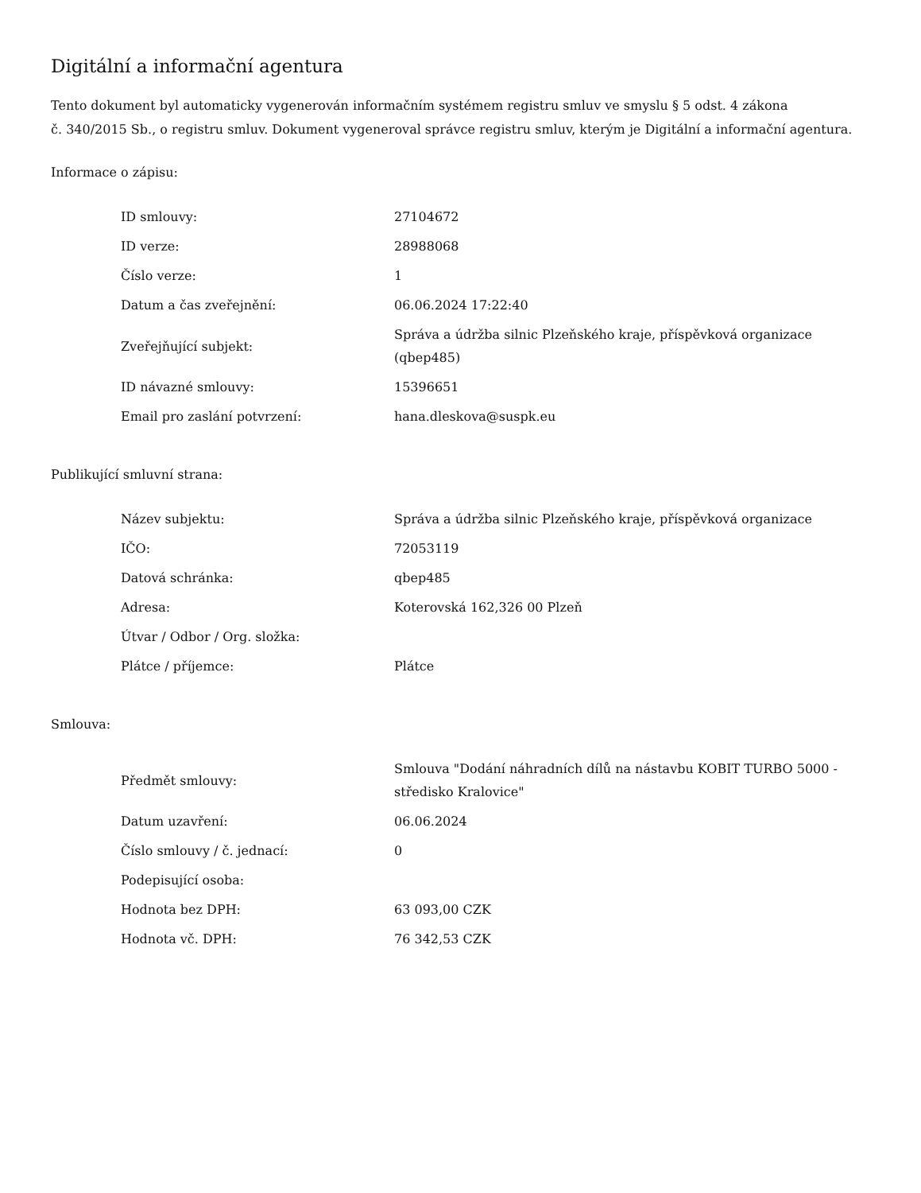Digitální a informační agentura
Tento dokument byl automaticky vygenerován informačním systémem registru smluv ve smyslu § 5 odst. 4 zákona
č. 340/2015 Sb., o registru smluv. Dokument vygeneroval správce registru smluv, kterým je Digitální a informační agentura.
Informace o zápisu:
| ID smlouvy: | 27104672 |
| ID verze: | 28988068 |
| Číslo verze: | 1 |
| Datum a čas zveřejnění: | 06.06.2024 17:22:40 |
| Zveřejňující subjekt: | Správa a údržba silnic Plzeňského kraje, příspěvková organizace (qbep485) |
| ID návazné smlouvy: | 15396651 |
| Email pro zaslání potvrzení: | hana.dleskova@suspk.eu |
Publikující smluvní strana:
| Název subjektu: | Správa a údržba silnic Plzeňského kraje, příspěvková organizace |
| IČO: | 72053119 |
| Datová schránka: | qbep485 |
| Adresa: | Koterovská 162,326 00 Plzeň |
| Útvar / Odbor / Org. složka: | |
| Plátce / příjemce: | Plátce |
Smlouva:
| Předmět smlouvy: | Smlouva "Dodání náhradních dílů na nástavbu KOBIT TURBO 5000 - středisko Kralovice" |
| Datum uzavření: | 06.06.2024 |
| Číslo smlouvy / č. jednací: | 0 |
| Podepisující osoba: | |
| Hodnota bez DPH: | 63 093,00 CZK |
| Hodnota vč. DPH: | 76 342,53 CZK |